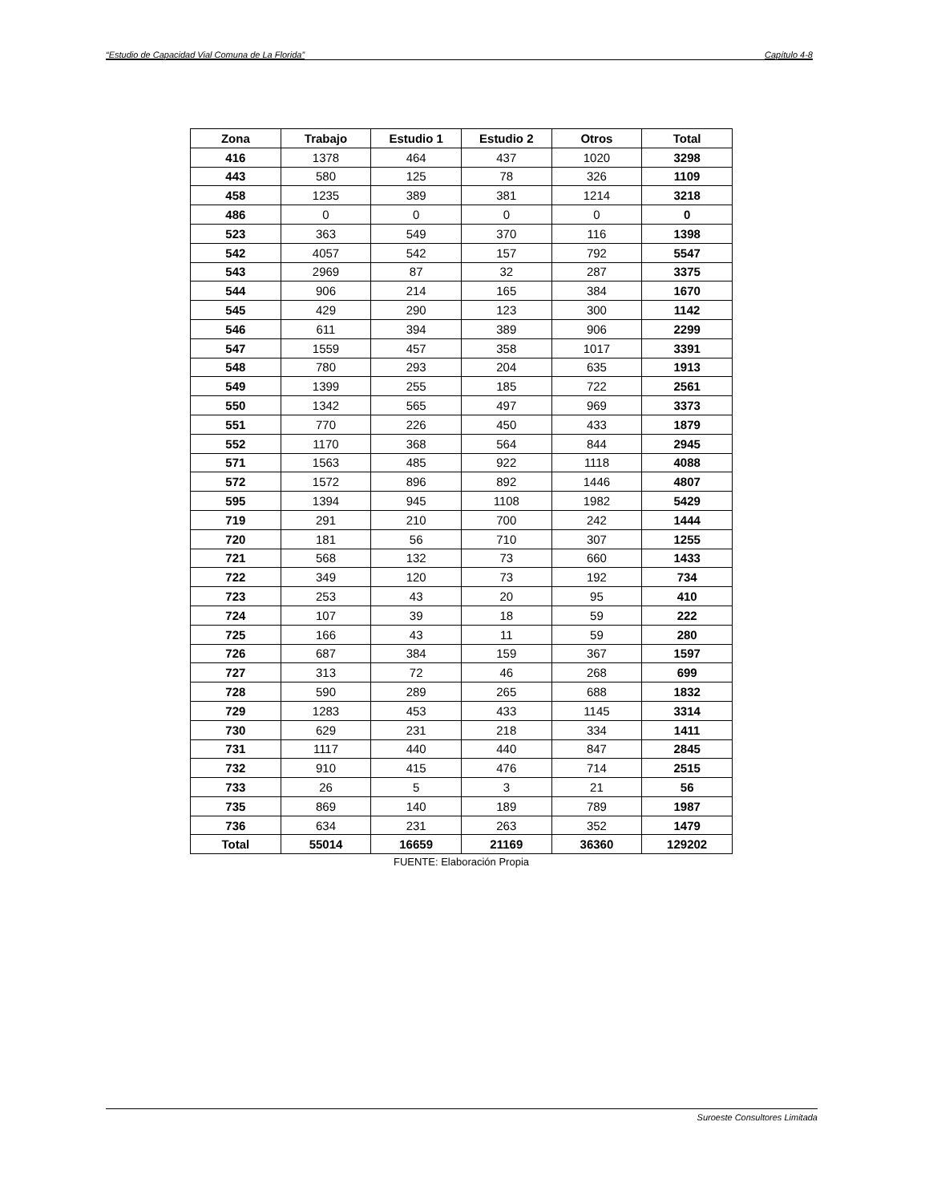“Estudio de Capacidad Vial Comuna de La Florida” Capítulo 4-8
| Zona | Trabajo | Estudio 1 | Estudio 2 | Otros | Total |
| --- | --- | --- | --- | --- | --- |
| 416 | 1378 | 464 | 437 | 1020 | 3298 |
| 443 | 580 | 125 | 78 | 326 | 1109 |
| 458 | 1235 | 389 | 381 | 1214 | 3218 |
| 486 | 0 | 0 | 0 | 0 | 0 |
| 523 | 363 | 549 | 370 | 116 | 1398 |
| 542 | 4057 | 542 | 157 | 792 | 5547 |
| 543 | 2969 | 87 | 32 | 287 | 3375 |
| 544 | 906 | 214 | 165 | 384 | 1670 |
| 545 | 429 | 290 | 123 | 300 | 1142 |
| 546 | 611 | 394 | 389 | 906 | 2299 |
| 547 | 1559 | 457 | 358 | 1017 | 3391 |
| 548 | 780 | 293 | 204 | 635 | 1913 |
| 549 | 1399 | 255 | 185 | 722 | 2561 |
| 550 | 1342 | 565 | 497 | 969 | 3373 |
| 551 | 770 | 226 | 450 | 433 | 1879 |
| 552 | 1170 | 368 | 564 | 844 | 2945 |
| 571 | 1563 | 485 | 922 | 1118 | 4088 |
| 572 | 1572 | 896 | 892 | 1446 | 4807 |
| 595 | 1394 | 945 | 1108 | 1982 | 5429 |
| 719 | 291 | 210 | 700 | 242 | 1444 |
| 720 | 181 | 56 | 710 | 307 | 1255 |
| 721 | 568 | 132 | 73 | 660 | 1433 |
| 722 | 349 | 120 | 73 | 192 | 734 |
| 723 | 253 | 43 | 20 | 95 | 410 |
| 724 | 107 | 39 | 18 | 59 | 222 |
| 725 | 166 | 43 | 11 | 59 | 280 |
| 726 | 687 | 384 | 159 | 367 | 1597 |
| 727 | 313 | 72 | 46 | 268 | 699 |
| 728 | 590 | 289 | 265 | 688 | 1832 |
| 729 | 1283 | 453 | 433 | 1145 | 3314 |
| 730 | 629 | 231 | 218 | 334 | 1411 |
| 731 | 1117 | 440 | 440 | 847 | 2845 |
| 732 | 910 | 415 | 476 | 714 | 2515 |
| 733 | 26 | 5 | 3 | 21 | 56 |
| 735 | 869 | 140 | 189 | 789 | 1987 |
| 736 | 634 | 231 | 263 | 352 | 1479 |
| Total | 55014 | 16659 | 21169 | 36360 | 129202 |
FUENTE: Elaboración Propia
Suroeste Consultores Limitada